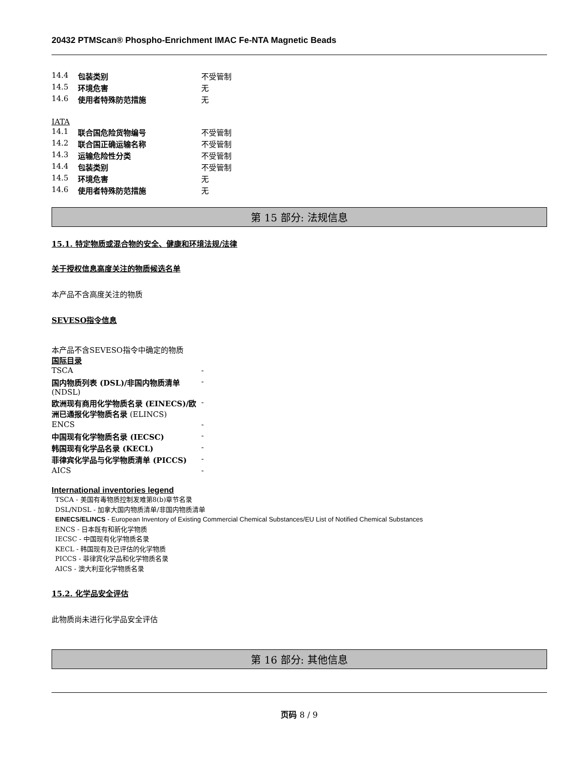20432 PTMScan® Phospho-Enrichment IMAC Fe-NTA Magnetic Beads
| 14.4 | 包装类别 | 不受管制 |
| 14.5 | 环境危害 | 无 |
| 14.6 | 使用者特殊防范措施 | 无 |
IATA
| 14.1 | 联合国危险货物编号 | 不受管制 |
| 14.2 | 联合国正确运输名称 | 不受管制 |
| 14.3 | 运输危险性分类 | 不受管制 |
| 14.4 | 包装类别 | 不受管制 |
| 14.5 | 环境危害 | 无 |
| 14.6 | 使用者特殊防范措施 | 无 |
第 15 部分: 法规信息
15.1. 特定物质或混合物的安全、健康和环境法规/法律
关于授权信息高度关注的物质候选名单
本产品不含高度关注的物质
SEVESO指令信息
本产品不含SEVESO指令中确定的物质
国际目录
| TSCA | - |
| 国内物质列表 (DSL)/非国内物质清单 (NDSL) | - |
| 欧洲现有商用化学物质名录 (EINECS)/欧洲已通报化学物质名录 (ELINCS) | - |
| ENCS | - |
| 中国现有化学物质名录 (IECSC) | - |
| 韩国现有化学品名录 (KECL) | - |
| 菲律宾化学品与化学物质清单 (PICCS) | - |
| AICS | - |
International inventories legend
TSCA - 美国有毒物质控制发难第8(b)章节名录
DSL/NDSL - 加拿大国内物质清单/非国内物质清单
EINECS/ELINCS - European Inventory of Existing Commercial Chemical Substances/EU List of Notified Chemical Substances
ENCS - 日本既有和新化学物质
IECSC - 中国现有化学物质名录
KECL - 韩国现有及已评估的化学物质
PICCS - 菲律宾化学品和化学物质名录
AICS - 澳大利亚化学物质名录
15.2. 化学品安全评估
此物质尚未进行化学品安全评估
第 16 部分: 其他信息
页码 8 / 9